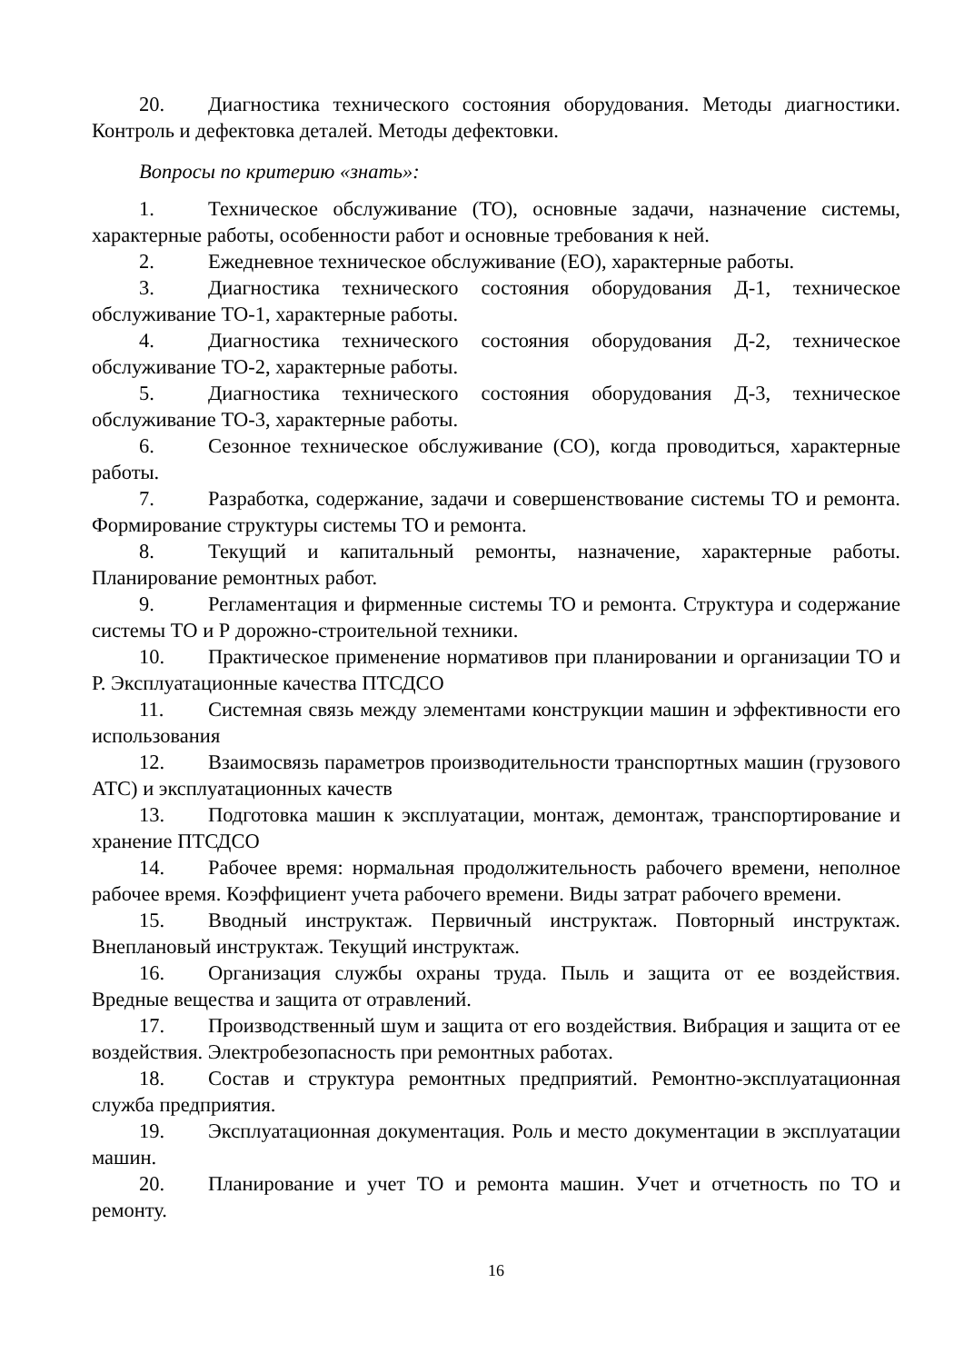20. Диагностика технического состояния оборудования. Методы диагностики. Контроль и дефектовка деталей. Методы дефектовки.
Вопросы по критерию «знать»:
1. Техническое обслуживание (ТО), основные задачи, назначение системы, характерные работы, особенности работ и основные требования к ней.
2. Ежедневное техническое обслуживание (ЕО), характерные работы.
3. Диагностика технического состояния оборудования Д-1, техническое обслуживание ТО-1, характерные работы.
4. Диагностика технического состояния оборудования Д-2, техническое обслуживание ТО-2, характерные работы.
5. Диагностика технического состояния оборудования Д-3, техническое обслуживание ТО-3, характерные работы.
6. Сезонное техническое обслуживание (СО), когда проводиться, характерные работы.
7. Разработка, содержание, задачи и совершенствование системы ТО и ремонта. Формирование структуры системы ТО и ремонта.
8. Текущий и капитальный ремонты, назначение, характерные работы. Планирование ремонтных работ.
9. Регламентация и фирменные системы ТО и ремонта. Структура и содержание системы ТО и Р дорожно-строительной техники.
10. Практическое применение нормативов при планировании и организации ТО и Р. Эксплуатационные качества ПТСДСО
11. Системная связь между элементами конструкции машин и эффективности его использования
12. Взаимосвязь параметров производительности транспортных машин (грузового АТС) и эксплуатационных качеств
13. Подготовка машин к эксплуатации, монтаж, демонтаж, транспортирование и хранение ПТСДСО
14. Рабочее время: нормальная продолжительность рабочего времени, неполное рабочее время. Коэффициент учета рабочего времени. Виды затрат рабочего времени.
15. Вводный инструктаж. Первичный инструктаж. Повторный инструктаж. Внеплановый инструктаж. Текущий инструктаж.
16. Организация службы охраны труда. Пыль и защита от ее воздействия. Вредные вещества и защита от отравлений.
17. Производственный шум и защита от его воздействия. Вибрация и защита от ее воздействия. Электробезопасность при ремонтных работах.
18. Состав и структура ремонтных предприятий. Ремонтно-эксплуатационная служба предприятия.
19. Эксплуатационная документация. Роль и место документации в эксплуатации машин.
20. Планирование и учет ТО и ремонта машин. Учет и отчетность по ТО и ремонту.
16